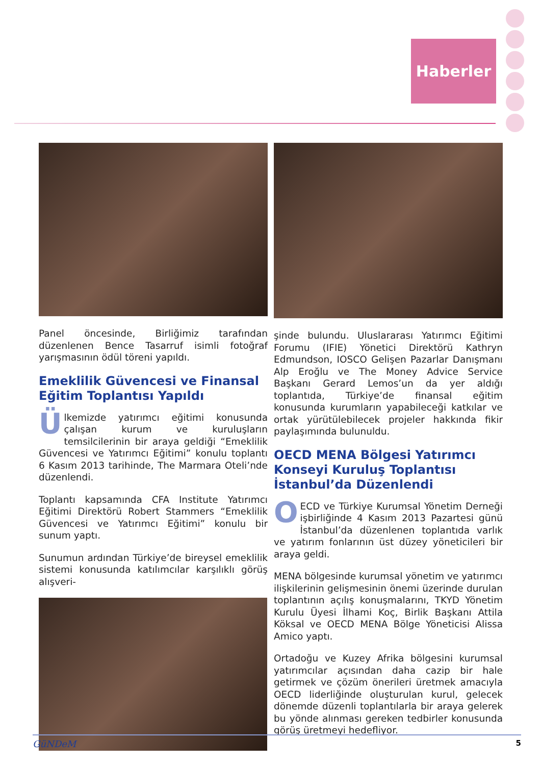Haberler
Panel öncesinde, Birliğimiz tarafından düzenlenen Bence Tasarruf isimli fotoğraf yarışmasının ödül töreni yapıldı.
Emeklilik Güvencesi ve Finansal Eğitim Toplantısı Yapıldı
Ülkemizde yatırımcı eğitimi konusunda çalışan kurum ve kuruluşların temsilcilerinin bir araya geldiği “Emeklilik Güvencesi ve Yatırımcı Eğitimi” konulu toplantı 6 Kasım 2013 tarihinde, The Marmara Oteli’nde düzenlendi.
Toplantı kapsamında CFA Institute Yatırımcı Eğitimi Direktörü Robert Stammers “Emeklilik Güvencesi ve Yatırımcı Eğitimi” konulu bir sunum yaptı.
Sunumun ardından Türkiye’de bireysel emeklilik sistemi konusunda katılımcılar karşılıklı görüş alışveri-
şinde bulundu. Uluslararası Yatırımcı Eğitimi Forumu (IFIE) Yönetici Direktörü Kathryn Edmundson, IOSCO Gelişen Pazarlar Danışmanı Alp Eroğlu ve The Money Advice Service Başkanı Gerard Lemos’un da yer aldığı toplantıda, Türkiye’de finansal eğitim konusunda kurumların yapabileceği katkılar ve ortak yürütülebilecek projeler hakkında fikir paylaşımında bulunuldu.
OECD MENA Bölgesi Yatırımcı Konseyi Kuruluş Toplantısı İstanbul’da Düzenlendi
OECD ve Türkiye Kurumsal Yönetim Derneği işbirliğinde 4 Kasım 2013 Pazartesi günü İstanbul’da düzenlenen toplantıda varlık ve yatırım fonlarının üst düzey yöneticileri bir araya geldi.
MENA bölgesinde kurumsal yönetim ve yatırımcı ilişkilerinin gelişmesinin önemi üzerinde durulan toplantının açılış konuşmalarını, TKYD Yönetim Kurulu Üyesi İlhami Koç, Birlik Başkanı Attila Köksal ve OECD MENA Bölge Yöneticisi Alissa Amico yaptı.
Ortadoğu ve Kuzey Afrika bölgesini kurumsal yatırımcılar açısından daha cazip bir hale getirmek ve çözüm önerileri üretmek amacıyla OECD liderliğinde oluşturulan kurul, gelecek dönemde düzenli toplantılarla bir araya gelerek bu yönde alınması gereken tedbirler konusunda görüş üretmeyi hedefliyor.
GüNDeM 5